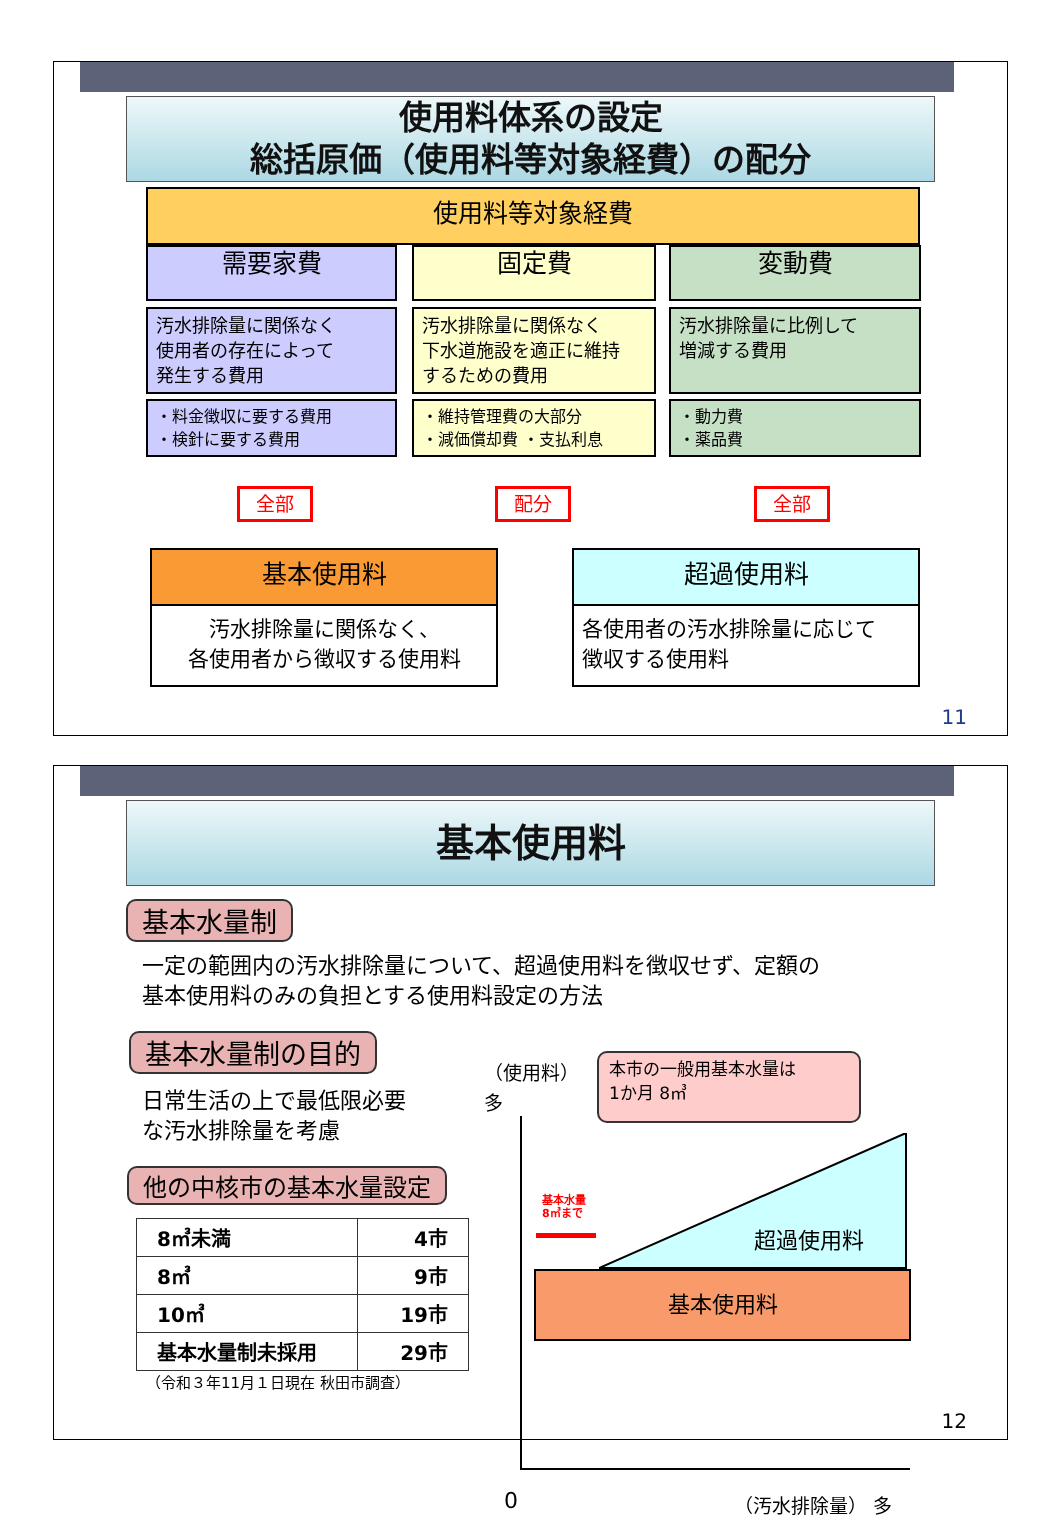使用料体系の設定
総括原価（使用料等対象経費）の配分
使用料等対象経費
需要家費 固定費 変動費
汚水排除量に関係なく
使用者の存在によって
発生する費用
汚水排除量に関係なく
下水道施設を適正に維持
するための費用
汚水排除量に比例して
増減する費用
・料金徴収に要する費用
・検針に要する費用
・維持管理費の大部分
・減価償却費 ・支払利息
・動力費
・薬品費
全部 配分 全部
基本使用料
汚水排除量に関係なく、
各使用者から徴収する使用料
超過使用料
各使用者の汚水排除量に応じて
徴収する使用料
11
基本使用料
基本水量制
一定の範囲内の汚水排除量について、超過使用料を徴収せず、定額の
基本使用料のみの負担とする使用料設定の方法
基本水量制の目的
日常生活の上で最低限必要
な汚水排除量を考慮
他の中核市の基本水量設定
| 8㎥未満 | 4市 |
| 8㎥ | 9市 |
| 10㎥ | 19市 |
| 基本水量制未採用 | 29市 |
（令和３年11月１日現在 秋田市調査）
（使用料）
多
本市の一般用基本水量は
1か月 8㎥
基本使用料
超過使用料
基本水量
8㎥まで
0 （汚水排除量） 多
12